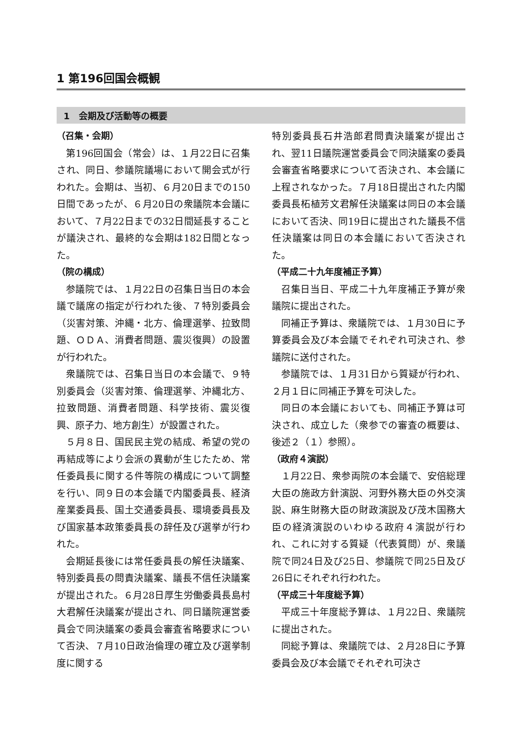1 第196回国会概観
1　会期及び活動等の概要
（召集・会期）
第196回国会（常会）は、１月22日に召集され、同日、参議院議場において開会式が行われた。会期は、当初、６月20日までの150日間であったが、６月20日の衆議院本会議において、７月22日までの32日間延長することが議決され、最終的な会期は182日間となった。
（院の構成）
参議院では、１月22日の召集日当日の本会議で議席の指定が行われた後、７特別委員会（災害対策、沖縄・北方、倫理選挙、拉致問題、ＯＤＡ、消費者問題、震災復興）の設置が行われた。
衆議院では、召集日当日の本会議で、９特別委員会（災害対策、倫理選挙、沖縄北方、拉致問題、消費者問題、科学技術、震災復興、原子力、地方創生）が設置された。
５月８日、国民民主党の結成、希望の党の再結成等により会派の異動が生じたため、常任委員長に関する件等院の構成について調整を行い、同９日の本会議で内閣委員長、経済産業委員長、国土交通委員長、環境委員長及び国家基本政策委員長の辞任及び選挙が行われた。
会期延長後には常任委員長の解任決議案、特別委員長の問責決議案、議長不信任決議案が提出された。６月28日厚生労働委員長島村大君解任決議案が提出され、同日議院運営委員会で同決議案の委員会審査省略要求について否決、７月10日政治倫理の確立及び選挙制度に関する
特別委員長石井浩郎君問責決議案が提出され、翌11日議院運営委員会で同決議案の委員会審査省略要求について否決され、本会議に上程されなかった。７月18日提出された内閣委員長柘植芳文君解任決議案は同日の本会議において否決、同19日に提出された議長不信任決議案は同日の本会議において否決された。
（平成二十九年度補正予算）
召集日当日、平成二十九年度補正予算が衆議院に提出された。
同補正予算は、衆議院では、１月30日に予算委員会及び本会議でそれぞれ可決され、参議院に送付された。
参議院では、１月31日から質疑が行われ、２月１日に同補正予算を可決した。
同日の本会議においても、同補正予算は可決され、成立した（衆参での審査の概要は、後述２（１）参照）。
（政府４演説）
１月22日、衆参両院の本会議で、安倍総理大臣の施政方針演説、河野外務大臣の外交演説、麻生財務大臣の財政演説及び茂木国務大臣の経済演説のいわゆる政府４演説が行われ、これに対する質疑（代表質問）が、衆議院で同24日及び25日、参議院で同25日及び26日にそれぞれ行われた。
（平成三十年度総予算）
平成三十年度総予算は、１月22日、衆議院に提出された。
同総予算は、衆議院では、２月28日に予算委員会及び本会議でそれぞれ可決さ